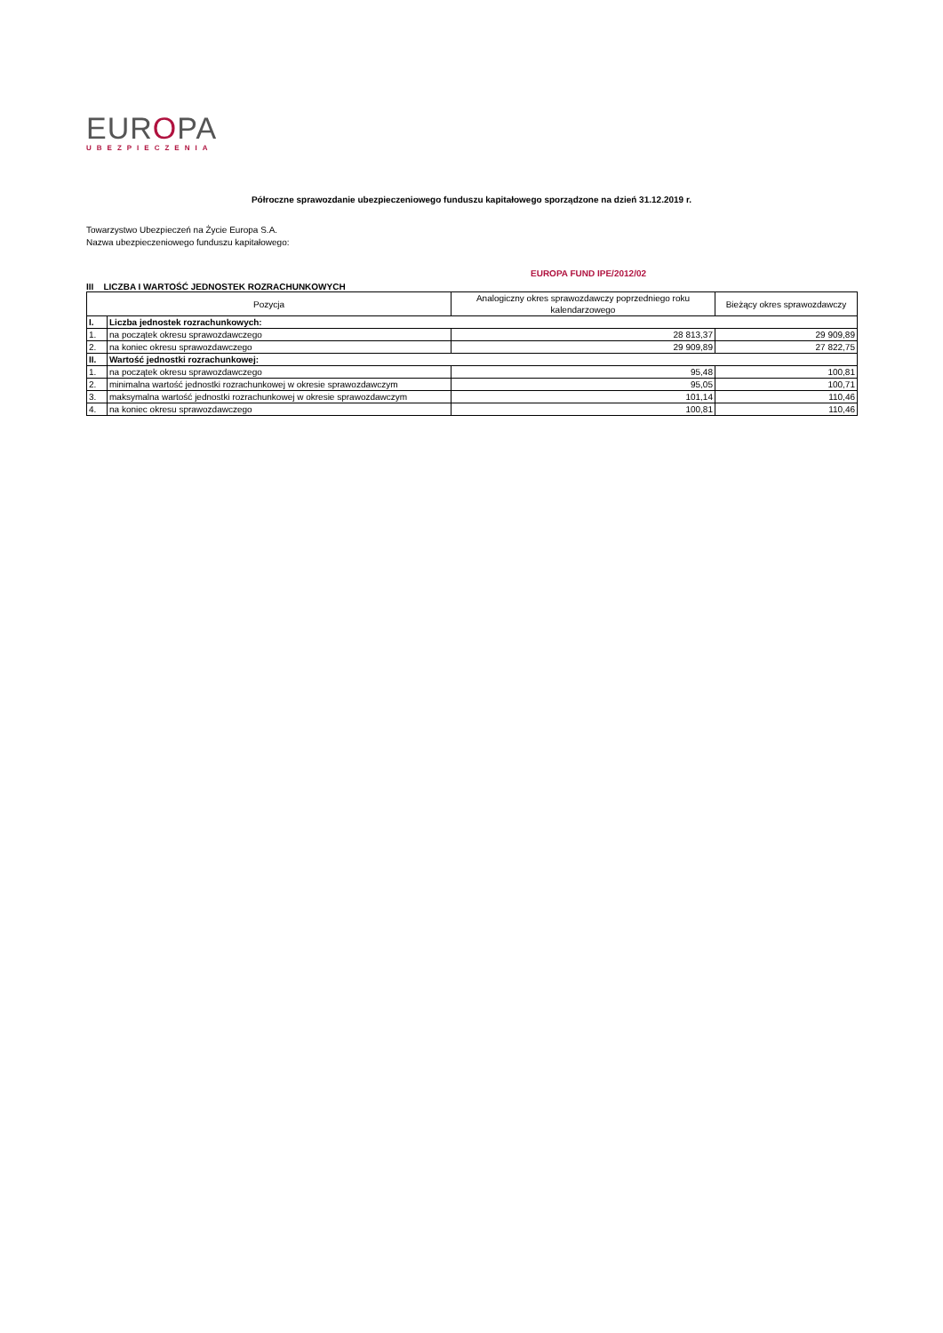EUROPA
UBEZPIECZENIA
Półroczne sprawozdanie ubezpieczeniowego funduszu kapitałowego sporządzone na dzień 31.12.2019 r.
Towarzystwo Ubezpieczeń na Życie Europa S.A.
Nazwa ubezpieczeniowego funduszu kapitałowego:
EUROPA FUND IPE/2012/02
III LICZBA I WARTOŚĆ JEDNOSTEK ROZRACHUNKOWYCH
| Pozycja | | Analogiczny okres sprawozdawczy poprzedniego roku kalendarzowego | Bieżący okres sprawozdawczy |
| --- | --- | --- | --- |
| I. | Liczba jednostek rozrachunkowych: | | |
| 1. | na początek okresu sprawozdawczego | 28 813,37 | 29 909,89 |
| 2. | na koniec okresu sprawozdawczego | 29 909,89 | 27 822,75 |
| II. | Wartość jednostki rozrachunkowej: | | |
| 1. | na początek okresu sprawozdawczego | 95,48 | 100,81 |
| 2. | minimalna wartość jednostki rozrachunkowej w okresie sprawozdawczym | 95,05 | 100,71 |
| 3. | maksymalna wartość jednostki rozrachunkowej w okresie sprawozdawczym | 101,14 | 110,46 |
| 4. | na koniec okresu sprawozdawczego | 100,81 | 110,46 |